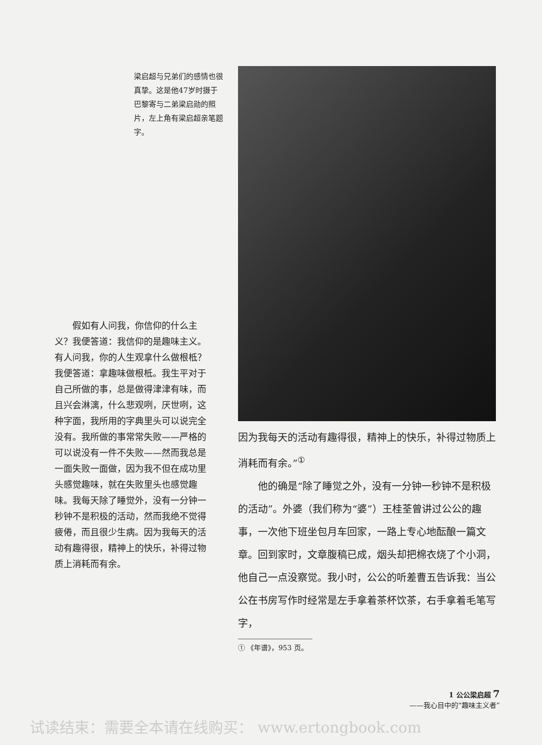梁启超与兄弟们的感情也很真挚。这是他47岁时摄于巴黎寄与二弟梁启勋的照片，左上角有梁启超亲笔题字。
假如有人问我，你信仰的什么主义？我便答道：我信仰的是趣味主义。有人问我，你的人生观拿什么做根柢？我便答道：拿趣味做根柢。我生平对于自己所做的事，总是做得津津有味，而且兴会淋漓，什么悲观咧，厌世咧，这种字面，我所用的字典里头可以说完全没有。我所做的事常常失败——严格的可以说没有一件不失败——然而我总是一面失败一面做，因为我不但在成功里头感觉趣味，就在失败里头也感觉趣味。我每天除了睡觉外，没有一分钟一秒钟不是积极的活动，然而我绝不觉得疲倦，而且很少生病。因为我每天的活动有趣得很，精神上的快乐，补得过物质上消耗而有余。
因为我每天的活动有趣得很，精神上的快乐，补得过物质上消耗而有余。”<sup>①</sup>
他的确是“除了睡觉之外，没有一分钟一秒钟不是积极的活动”。外婆（我们称为“婆”）王桂荃曾讲过公公的趣事，一次他下班坐包月车回家，一路上专心地酝酿一篇文章。回到家时，文章腹稿已成，烟头却把棉衣烧了个小洞，他自己一点没察觉。我小时，公公的听差曹五告诉我：当公公在书房写作时经常是左手拿着茶杯饮茶，右手拿着毛笔写字，
① 《年谱》，953 页。
1 公公梁启超 7
——我心目中的“趣味主义者”
试读结束：需要全本请在线购买： www.ertongbook.com